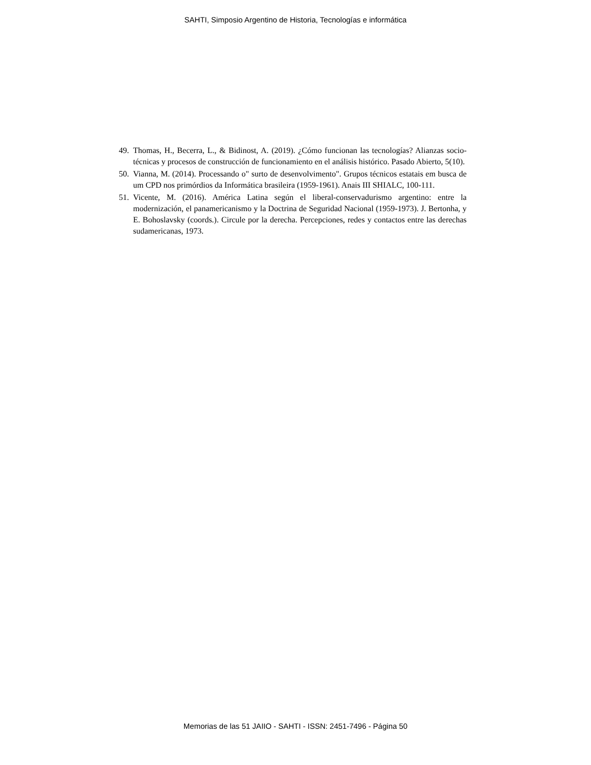SAHTI, Simposio Argentino de Historia, Tecnologías e informática
49. Thomas, H., Becerra, L., & Bidinost, A. (2019). ¿Cómo funcionan las tecnologías? Alianzas socio-técnicas y procesos de construcción de funcionamiento en el análisis histórico. Pasado Abierto, 5(10).
50. Vianna, M. (2014). Processando o" surto de desenvolvimento". Grupos técnicos estatais em busca de um CPD nos primórdios da Informática brasileira (1959-1961). Anais III SHIALC, 100-111.
51. Vicente, M. (2016). América Latina según el liberal-conservadurismo argentino: entre la modernización, el panamericanismo y la Doctrina de Seguridad Nacional (1959-1973). J. Bertonha, y E. Bohoslavsky (coords.). Circule por la derecha. Percepciones, redes y contactos entre las derechas sudamericanas, 1973.
Memorias de las 51 JAIIO - SAHTI - ISSN: 2451-7496 - Página 50